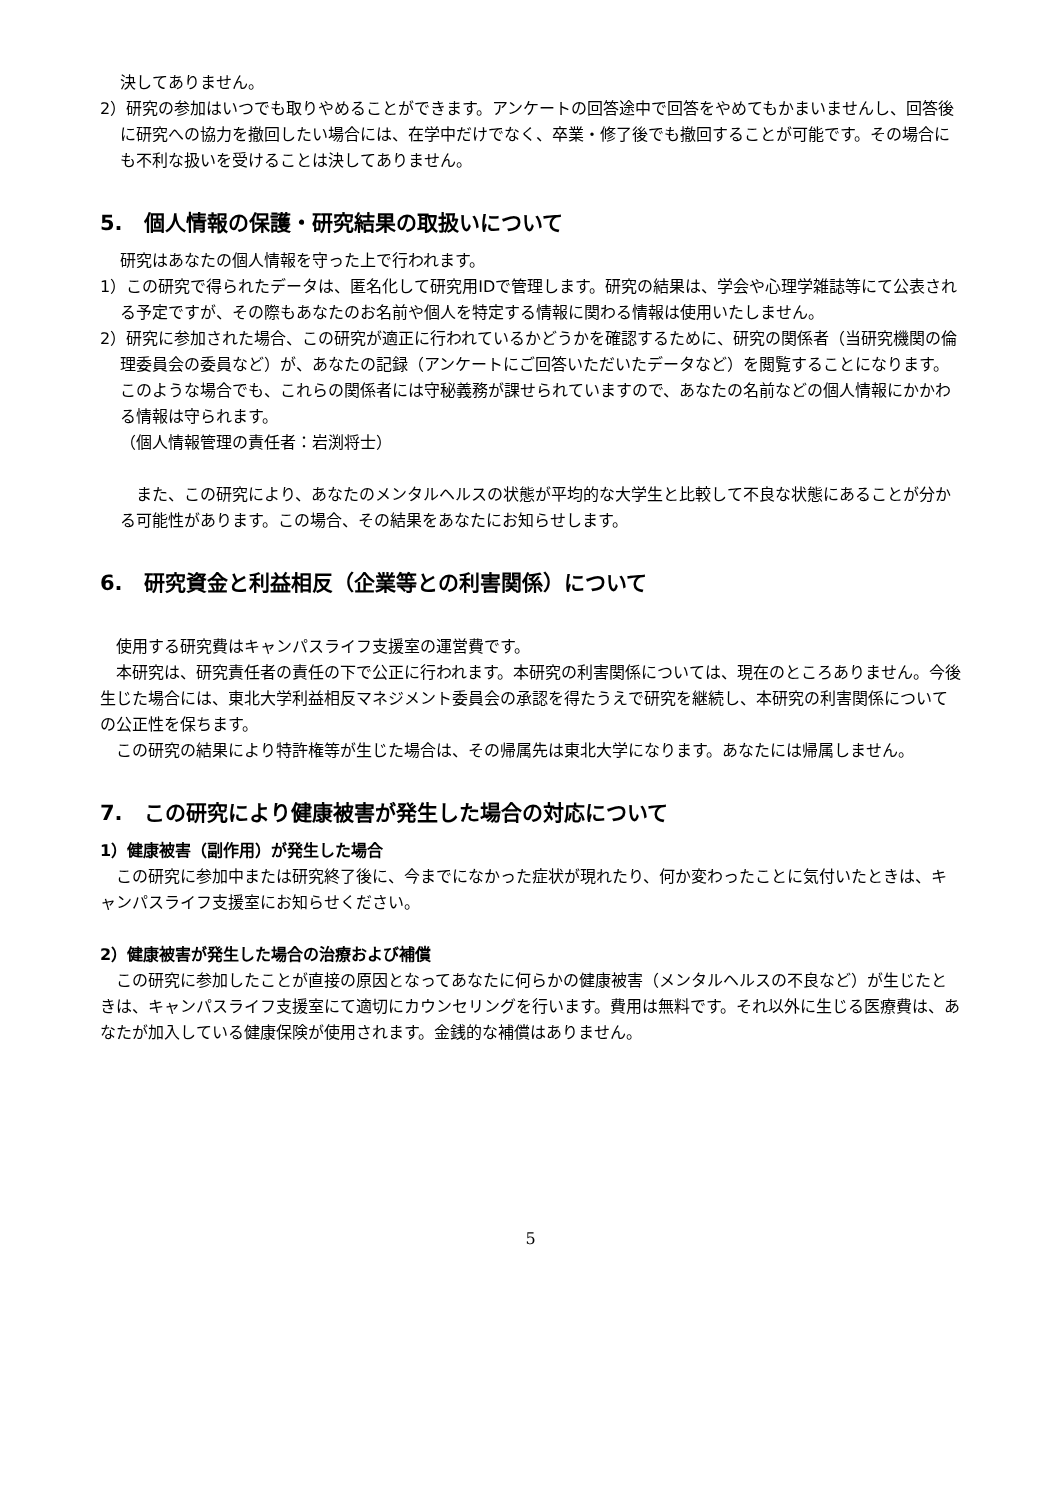決してありません。
2）研究の参加はいつでも取りやめることができます。アンケートの回答途中で回答をやめてもかまいませんし、回答後に研究への協力を撤回したい場合には、在学中だけでなく、卒業・修了後でも撤回することが可能です。その場合にも不利な扱いを受けることは決してありません。
5.　個人情報の保護・研究結果の取扱いについて
研究はあなたの個人情報を守った上で行われます。
1）この研究で得られたデータは、匿名化して研究用IDで管理します。研究の結果は、学会や心理学雑誌等にて公表される予定ですが、その際もあなたのお名前や個人を特定する情報に関わる情報は使用いたしません。
2）研究に参加された場合、この研究が適正に行われているかどうかを確認するために、研究の関係者（当研究機関の倫理委員会の委員など）が、あなたの記録（アンケートにご回答いただいたデータなど）を閲覧することになります。このような場合でも、これらの関係者には守秘義務が課せられていますので、あなたの名前などの個人情報にかかわる情報は守られます。
（個人情報管理の責任者：岩渕将士）
　また、この研究により、あなたのメンタルヘルスの状態が平均的な大学生と比較して不良な状態にあることが分かる可能性があります。この場合、その結果をあなたにお知らせします。
6.　研究資金と利益相反（企業等との利害関係）について
　使用する研究費はキャンパスライフ支援室の運営費です。
　本研究は、研究責任者の責任の下で公正に行われます。本研究の利害関係については、現在のところありません。今後生じた場合には、東北大学利益相反マネジメント委員会の承認を得たうえで研究を継続し、本研究の利害関係についての公正性を保ちます。
　この研究の結果により特許権等が生じた場合は、その帰属先は東北大学になります。あなたには帰属しません。
7.　この研究により健康被害が発生した場合の対応について
1）健康被害（副作用）が発生した場合
　この研究に参加中または研究終了後に、今までになかった症状が現れたり、何か変わったことに気付いたときは、キャンパスライフ支援室にお知らせください。
2）健康被害が発生した場合の治療および補償
　この研究に参加したことが直接の原因となってあなたに何らかの健康被害（メンタルヘルスの不良など）が生じたときは、キャンパスライフ支援室にて適切にカウンセリングを行います。費用は無料です。それ以外に生じる医療費は、あなたが加入している健康保険が使用されます。金銭的な補償はありません。
5